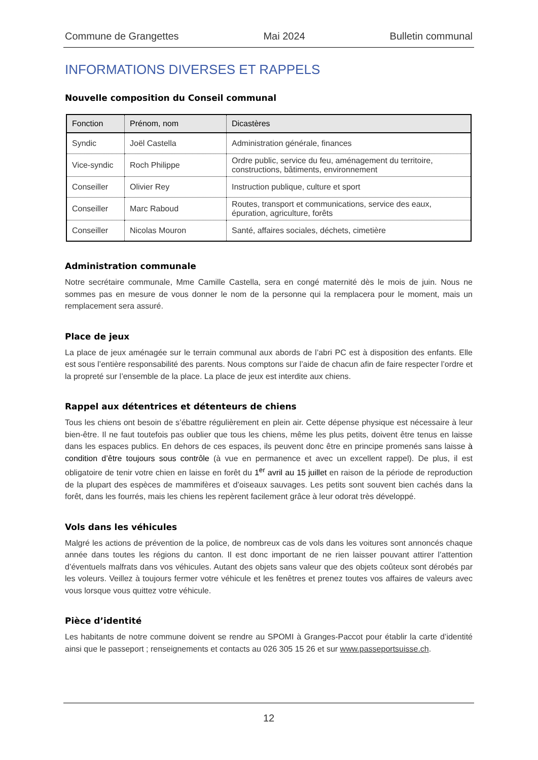Commune de Grangettes Mai 2024 Bulletin communal
INFORMATIONS DIVERSES ET RAPPELS
Nouvelle composition du Conseil communal
| Fonction | Prénom, nom | Dicastères |
| --- | --- | --- |
| Syndic | Joël Castella | Administration générale, finances |
| Vice-syndic | Roch Philippe | Ordre public, service du feu, aménagement du territoire, constructions, bâtiments, environnement |
| Conseiller | Olivier Rey | Instruction publique, culture et sport |
| Conseiller | Marc Raboud | Routes, transport et communications, service des eaux, épuration, agriculture, forêts |
| Conseiller | Nicolas Mouron | Santé, affaires sociales, déchets, cimetière |
Administration communale
Notre secrétaire communale, Mme Camille Castella, sera en congé maternité dès le mois de juin. Nous ne sommes pas en mesure de vous donner le nom de la personne qui la remplacera pour le moment, mais un remplacement sera assuré.
Place de jeux
La place de jeux aménagée sur le terrain communal aux abords de l’abri PC est à disposition des enfants. Elle est sous l’entière responsabilité des parents. Nous comptons sur l’aide de chacun afin de faire respecter l’ordre et la propreté sur l’ensemble de la place. La place de jeux est interdite aux chiens.
Rappel aux détentrices et détenteurs de chiens
Tous les chiens ont besoin de s’ébattre régulièrement en plein air. Cette dépense physique est nécessaire à leur bien-être. Il ne faut toutefois pas oublier que tous les chiens, même les plus petits, doivent être tenus en laisse dans les espaces publics. En dehors de ces espaces, ils peuvent donc être en principe promenés sans laisse à condition d’être toujours sous contrôle (à vue en permanence et avec un excellent rappel). De plus, il est obligatoire de tenir votre chien en laisse en forêt du 1<sup>er</sup> avril au 15 juillet en raison de la période de reproduction de la plupart des espèces de mammifères et d’oiseaux sauvages. Les petits sont souvent bien cachés dans la forêt, dans les fourrés, mais les chiens les repèrent facilement grâce à leur odorat très développé.
Vols dans les véhicules
Malgré les actions de prévention de la police, de nombreux cas de vols dans les voitures sont annoncés chaque année dans toutes les régions du canton. Il est donc important de ne rien laisser pouvant attirer l’attention d’éventuels malfrats dans vos véhicules. Autant des objets sans valeur que des objets coûteux sont dérobés par les voleurs. Veillez à toujours fermer votre véhicule et les fenêtres et prenez toutes vos affaires de valeurs avec vous lorsque vous quittez votre véhicule.
Pièce d’identité
Les habitants de notre commune doivent se rendre au SPOMI à Granges-Paccot pour établir la carte d’identité ainsi que le passeport ; renseignements et contacts au 026 305 15 26 et sur www.passeportsuisse.ch.
12